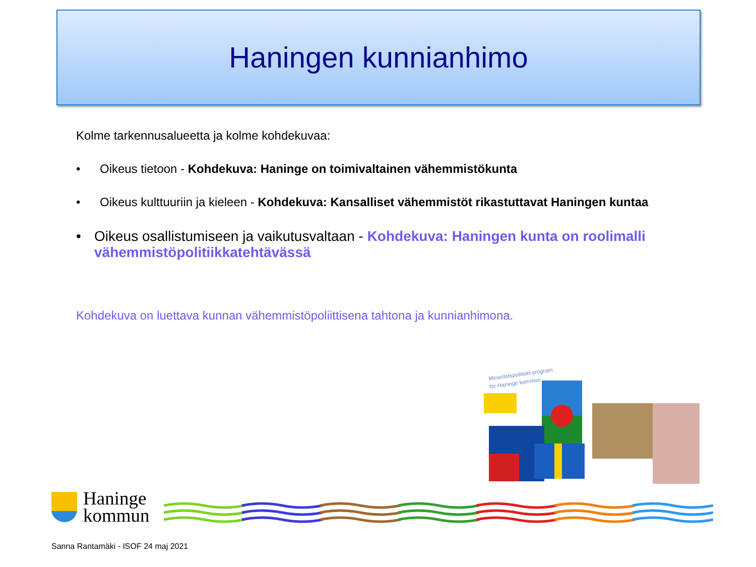Haningen kunnianhimo
Kolme tarkennusalueetta ja kolme kohdekuvaa:
• Oikeus tietoon - Kohdekuva: Haninge on toimivaltainen vähemmistökunta
• Oikeus kulttuuriin ja kieleen - Kohdekuva: Kansalliset vähemmistöt rikastuttavat Haningen kuntaa
• Oikeus osallistumiseen ja vaikutusvaltaan - Kohdekuva: Haningen kunta on roolimalli vähemmistöpolitiikkatehtävässä
Kohdekuva on luettava kunnan vähemmistöpoliittisena tahtona ja kunnianhimona.
Minoritetspolitiskt program
för Haninge kommun
Haninge
kommun
Sanna Rantamäki - ISOF 24 maj 2021